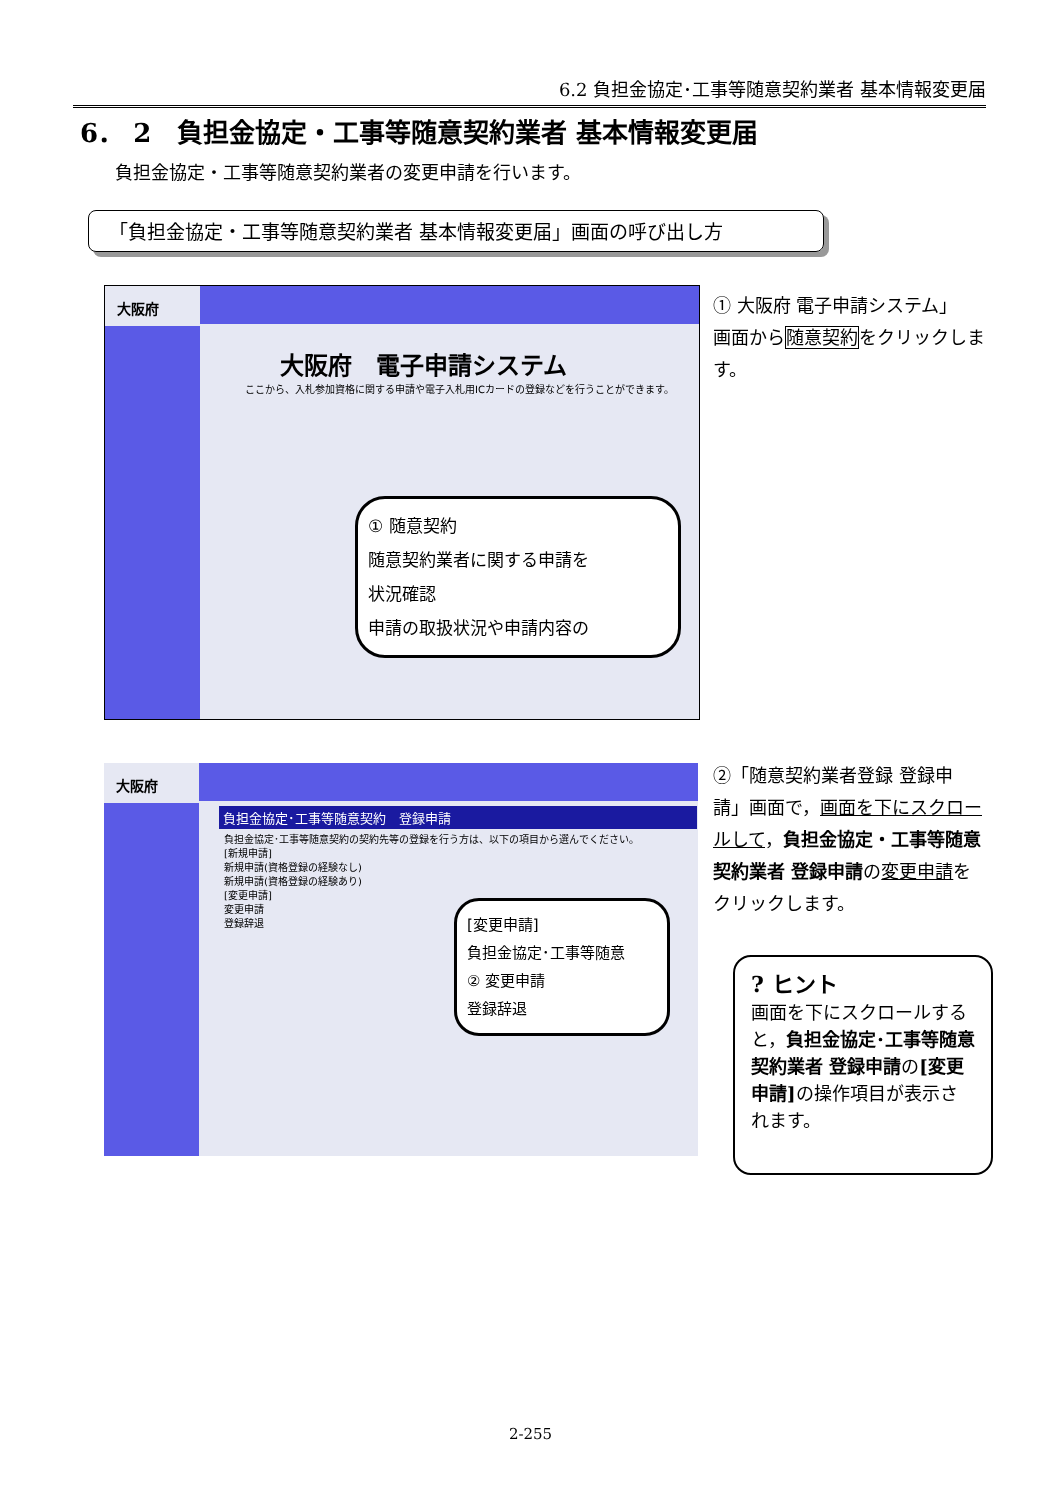6.2 負担金協定･工事等随意契約業者 基本情報変更届
6． 2　負担金協定・工事等随意契約業者 基本情報変更届
負担金協定・工事等随意契約業者の変更申請を行います。
「負担金協定・工事等随意契約業者 基本情報変更届」画面の呼び出し方
大阪府
大阪府　電子申請システム
ここから、入札参加資格に関する申請や電子入札用ICカードの登録などを行うことができます。
① 随意契約
随意契約業者に関する申請を
状況確認
申請の取扱状況や申請内容の
① 大阪府 電子申請システム」
画面から随意契約をクリックします。
大阪府
負担金協定･工事等随意契約　登録申請
負担金協定･工事等随意契約の契約先等の登録を行う方は、以下の項目から選んでください。
[新規申請]
新規申請(資格登録の経験なし)
新規申請(資格登録の経験あり)
[変更申請]
変更申請
登録辞退
[変更申請]
負担金協定･工事等随意
② 変更申請
登録辞退
②「随意契約業者登録 登録申請」画面で，画面を下にスクロールして，負担金協定・工事等随意契約業者 登録申請の変更申請をクリックします。
? ヒント
画面を下にスクロールすると，負担金協定･工事等随意契約業者 登録申請の[変更申請] の操作項目が表示されます。
2-255